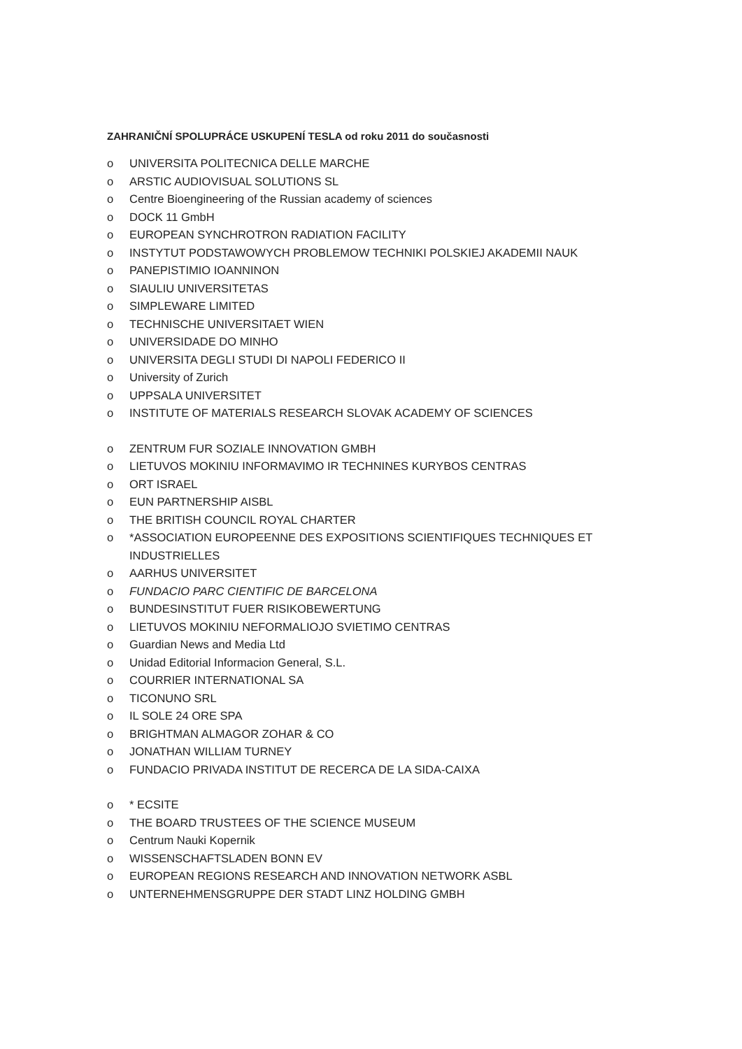ZAHRANIČNÍ SPOLUPRÁCE USKUPENÍ TESLA od roku 2011 do současnosti
o UNIVERSITA POLITECNICA DELLE MARCHE
o ARSTIC AUDIOVISUAL SOLUTIONS SL
o Centre Bioengineering of the Russian academy of sciences
o DOCK 11 GmbH
o EUROPEAN SYNCHROTRON RADIATION FACILITY
o INSTYTUT PODSTAWOWYCH PROBLEMOW TECHNIKI POLSKIEJ AKADEMII NAUK
o PANEPISTIMIO IOANNINON
o SIAULIU UNIVERSITETAS
o SIMPLEWARE LIMITED
o TECHNISCHE UNIVERSITAET WIEN
o UNIVERSIDADE DO MINHO
o UNIVERSITA DEGLI STUDI DI NAPOLI FEDERICO II
o University of Zurich
o UPPSALA UNIVERSITET
o INSTITUTE OF MATERIALS RESEARCH SLOVAK ACADEMY OF SCIENCES
o ZENTRUM FUR SOZIALE INNOVATION GMBH
o LIETUVOS MOKINIU INFORMAVIMO IR TECHNINES KURYBOS CENTRAS
o ORT ISRAEL
o EUN PARTNERSHIP AISBL
o THE BRITISH COUNCIL ROYAL CHARTER
o *ASSOCIATION EUROPEENNE DES EXPOSITIONS SCIENTIFIQUES TECHNIQUES ET INDUSTRIELLES
o AARHUS UNIVERSITET
o FUNDACIO PARC CIENTIFIC DE BARCELONA
o BUNDESINSTITUT FUER RISIKOBEWERTUNG
o LIETUVOS MOKINIU NEFORMALIOJO SVIETIMO CENTRAS
o Guardian News and Media Ltd
o Unidad Editorial Informacion General, S.L.
o COURRIER INTERNATIONAL SA
o TICONUNO SRL
o IL SOLE 24 ORE SPA
o BRIGHTMAN ALMAGOR ZOHAR & CO
o JONATHAN WILLIAM TURNEY
o FUNDACIO PRIVADA INSTITUT DE RECERCA DE LA SIDA-CAIXA
o * ECSITE
o THE BOARD TRUSTEES OF THE SCIENCE MUSEUM
o Centrum Nauki Kopernik
o WISSENSCHAFTSLADEN BONN EV
o EUROPEAN REGIONS RESEARCH AND INNOVATION NETWORK ASBL
o UNTERNEHMENSGRUPPE DER STADT LINZ HOLDING GMBH